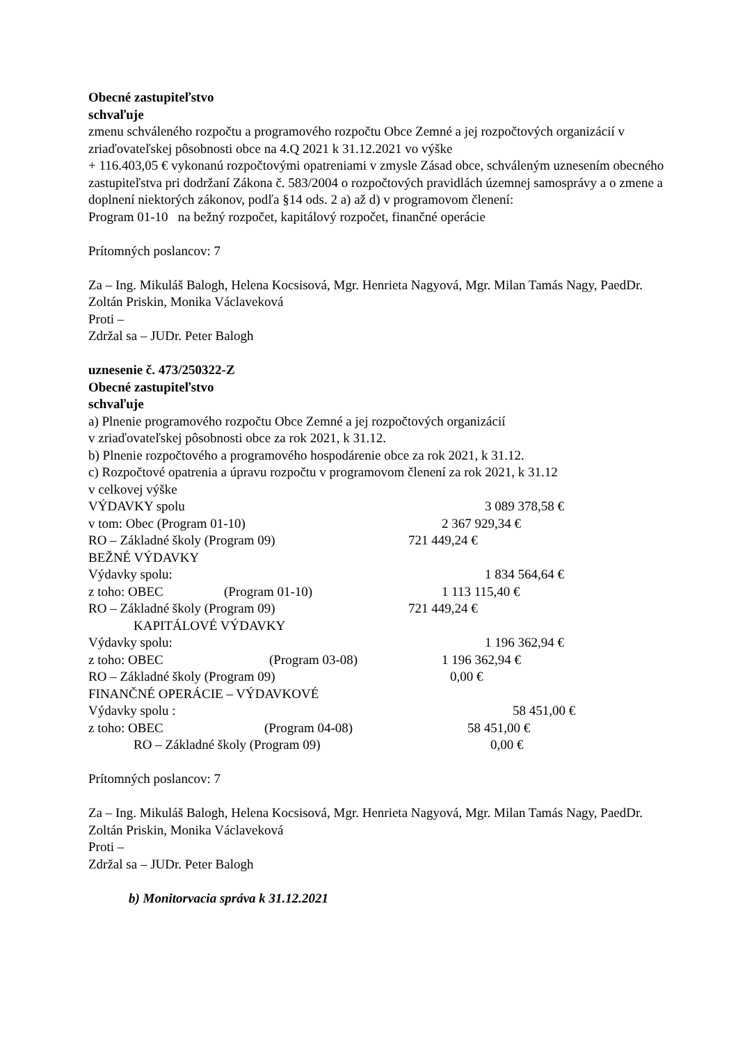Obecné zastupiteľstvo
schvaľuje
zmenu schváleného rozpočtu a programového rozpočtu Obce Zemné a jej rozpočtových organizácií v zriaďovateľskej pôsobnosti obce na 4.Q 2021 k 31.12.2021 vo výške
+ 116.403,05 € vykonanú rozpočtovými opatreniami v zmysle Zásad obce, schváleným uznesením obecného zastupiteľstva pri dodržaní Zákona č. 583/2004 o rozpočtových pravidlách územnej samosprávy a o zmene a doplnení niektorých zákonov, podľa §14 ods. 2 a) až d) v programovom členení:
Program 01-10 na bežný rozpočet, kapitálový rozpočet, finančné operácie
Prítomných poslancov: 7
Za – Ing. Mikuláš Balogh, Helena Kocsisová, Mgr. Henrieta Nagyová, Mgr. Milan Tamás Nagy, PaedDr. Zoltán Priskin, Monika Václaveková
Proti –
Zdržal sa – JUDr. Peter Balogh
uznesenie č. 473/250322-Z
Obecné zastupiteľstvo
schvaľuje
a) Plnenie programového rozpočtu Obce Zemné a jej rozpočtových organizácií
v zriaďovateľskej pôsobnosti obce za rok 2021, k 31.12.
b) Plnenie rozpočtového a programového hospodárenie obce za rok 2021, k 31.12.
c) Rozpočtové opatrenia a úpravu rozpočtu v programovom členení za rok 2021, k 31.12
v celkovej výške
VÝDAVKY spolu 3 089 378,58 €
v tom: Obec (Program 01-10) 2 367 929,34 €
RO – Základné školy (Program 09) 721 449,24 €
BEŽNÉ VÝDAVKY
Výdavky spolu: 1 834 564,64 €
z toho: OBEC (Program 01-10) 1 113 115,40 €
RO – Základné školy (Program 09) 721 449,24 €
KAPITÁLOVÉ VÝDAVKY
Výdavky spolu: 1 196 362,94 €
z toho: OBEC (Program 03-08) 1 196 362,94 €
RO – Základné školy (Program 09) 0,00 €
FINANČNÉ OPERÁCIE – VÝDAVKOVÉ
Výdavky spolu : 58 451,00 €
z toho: OBEC (Program 04-08) 58 451,00 €
RO – Základné školy (Program 09) 0,00 €
Prítomných poslancov: 7
Za – Ing. Mikuláš Balogh, Helena Kocsisová, Mgr. Henrieta Nagyová, Mgr. Milan Tamás Nagy, PaedDr. Zoltán Priskin, Monika Václaveková
Proti –
Zdržal sa – JUDr. Peter Balogh
b) Monitorvacia správa k 31.12.2021